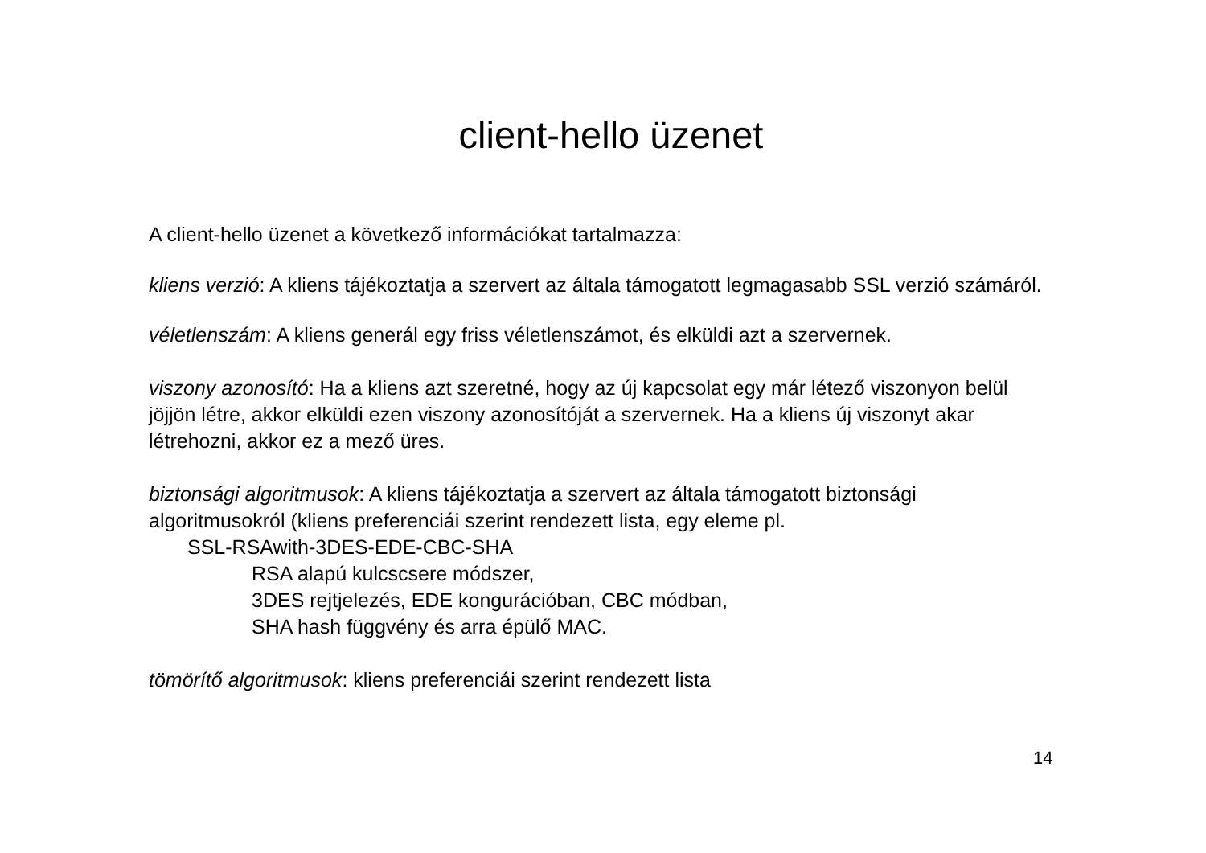client-hello üzenet
A client-hello üzenet a következő információkat tartalmazza:
kliens verzió: A kliens tájékoztatja a szervert az általa támogatott legmagasabb SSL verzió számáról.
véletlenszám: A kliens generál egy friss véletlenszámot, és elküldi azt a szervernek.
viszony azonosító: Ha a kliens azt szeretné, hogy az új kapcsolat egy már létező viszonyon belül jöjjön létre, akkor elküldi ezen viszony azonosítóját a szervernek. Ha a kliens új viszonyt akar létrehozni, akkor ez a mező üres.
biztonsági algoritmusok: A kliens tájékoztatja a szervert az általa támogatott biztonsági algoritmusokról (kliens preferenciái szerint rendezett lista, egy eleme pl.
SSL-RSAwith-3DES-EDE-CBC-SHA
RSA alapú kulcscsere módszer,
3DES rejtjelezés, EDE kongurációban, CBC módban,
SHA hash függvény és arra épülő MAC.
tömörítő algoritmusok: kliens preferenciái szerint rendezett lista
14